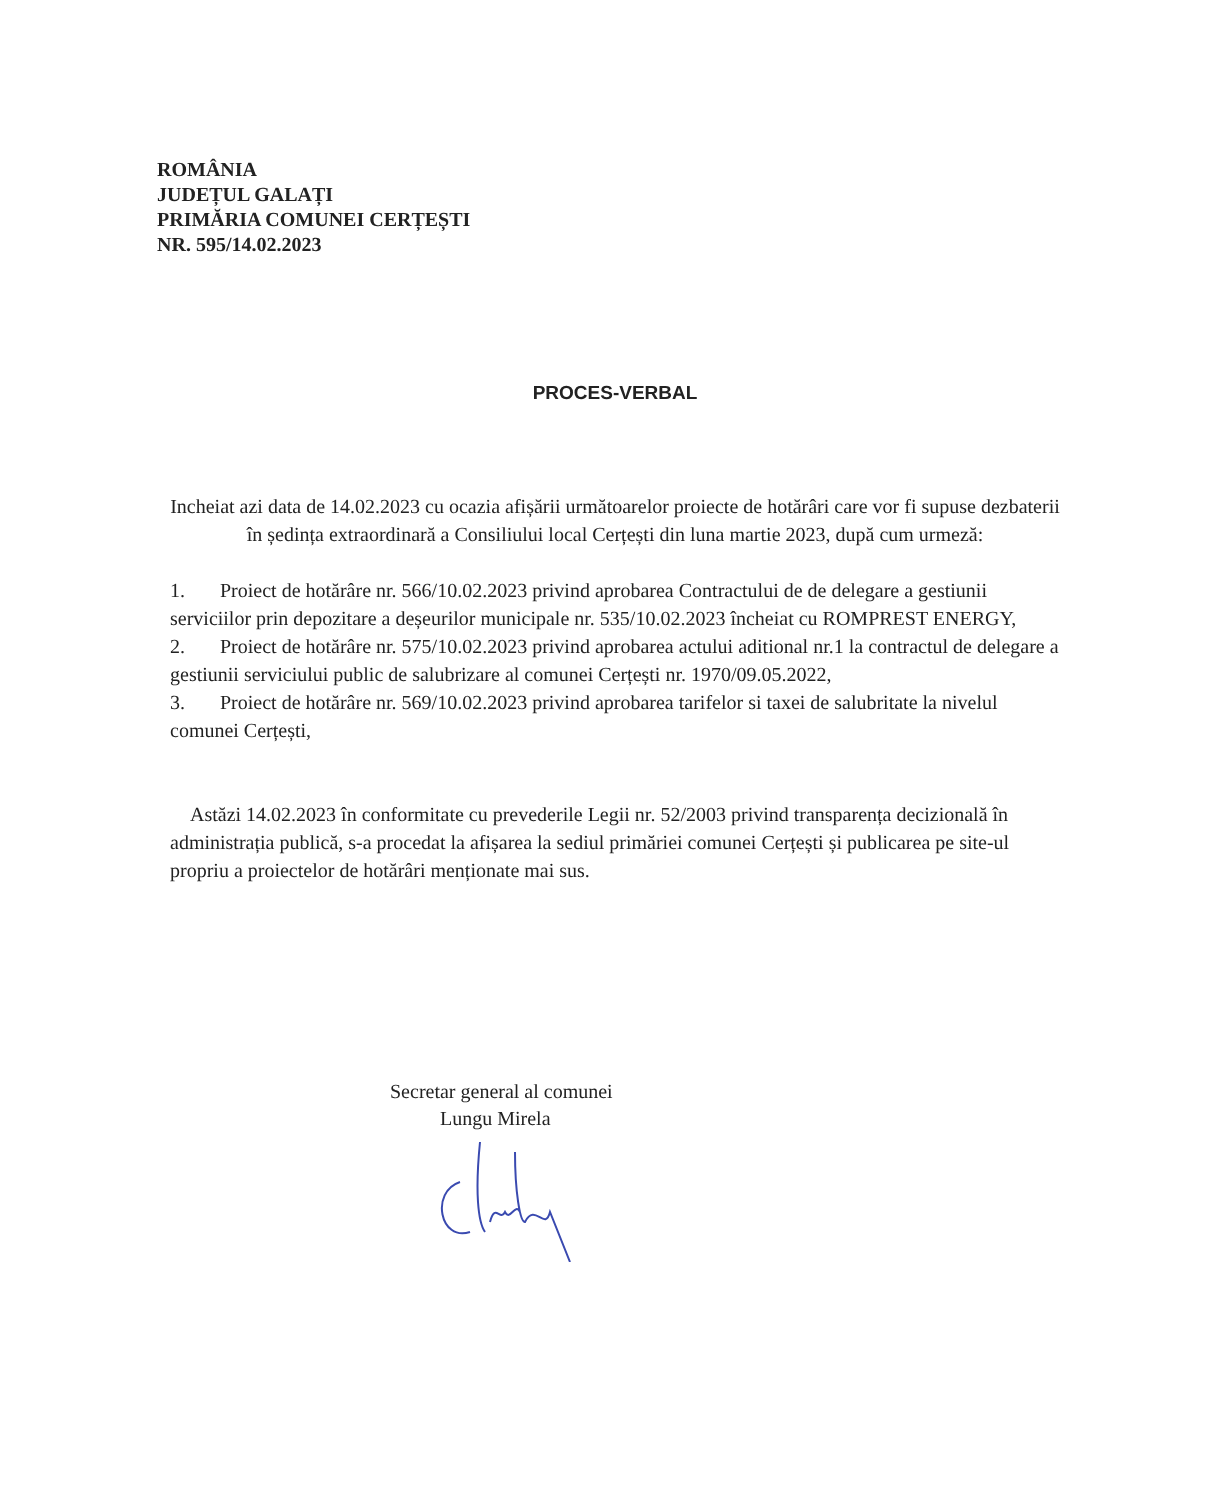ROMÂNIA
JUDEȚUL GALAȚI
PRIMĂRIA COMUNEI CERȚEȘTI
NR. 595/14.02.2023
PROCES-VERBAL
Incheiat azi data de 14.02.2023 cu ocazia afișării următoarelor proiecte de hotărâri care vor fi supuse dezbaterii în ședința extraordinară a Consiliului local Cerțești din luna martie 2023, după cum urmeză:
1. Proiect de hotărâre nr. 566/10.02.2023 privind aprobarea Contractului de de delegare a gestiunii serviciilor prin depozitare a deșeurilor municipale nr. 535/10.02.2023 încheiat cu ROMPREST ENERGY,
2. Proiect de hotărâre nr. 575/10.02.2023 privind aprobarea actului aditional nr.1 la contractul de delegare a gestiunii serviciului public de salubrizare al comunei Cerțești nr. 1970/09.05.2022,
3. Proiect de hotărâre nr. 569/10.02.2023 privind aprobarea tarifelor si taxei de salubritate la nivelul comunei Cerțești,
Astăzi 14.02.2023 în conformitate cu prevederile Legii nr. 52/2003 privind transparența decizională în administrația publică, s-a procedat la afișarea la sediul primăriei comunei Cerțești și publicarea pe site-ul propriu a proiectelor de hotărâri menționate mai sus.
Secretar general al comunei
Lungu Mirela